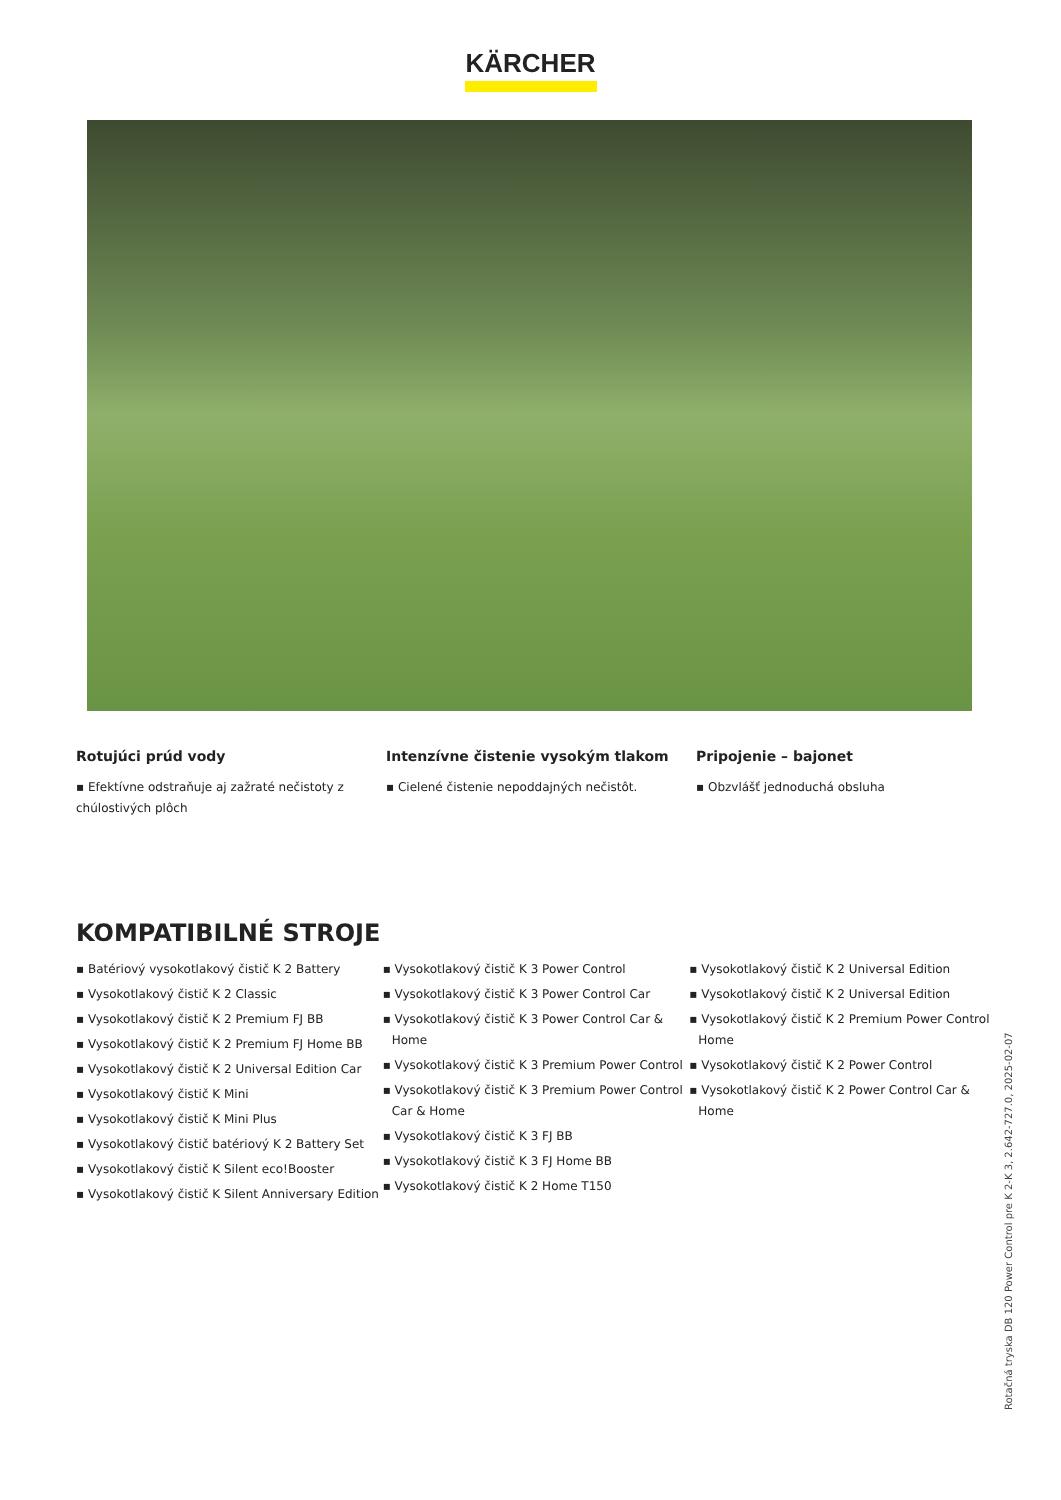KÄRCHER
Rotujúci prúd vody
▪ Efektívne odstraňuje aj zažraté nečistoty z chúlostivých plôch
Intenzívne čistenie vysokým tlakom
▪ Cielené čistenie nepoddajných nečistôt.
Pripojenie – bajonet
▪ Obzvlášť jednoduchá obsluha
KOMPATIBILNÉ STROJE
▪ Batériový vysokotlakový čistič K 2 Battery
▪ Vysokotlakový čistič K 2 Classic
▪ Vysokotlakový čistič K 2 Premium FJ BB
▪ Vysokotlakový čistič K 2 Premium FJ Home BB
▪ Vysokotlakový čistič K 2 Universal Edition Car
▪ Vysokotlakový čistič K Mini
▪ Vysokotlakový čistič K Mini Plus
▪ Vysokotlakový čistič batériový K 2 Battery Set
▪ Vysokotlakový čistič K Silent eco!Booster
▪ Vysokotlakový čistič K Silent Anniversary Edition
▪ Vysokotlakový čistič K 3 Power Control
▪ Vysokotlakový čistič K 3 Power Control Car
▪ Vysokotlakový čistič K 3 Power Control Car & Home
▪ Vysokotlakový čistič K 3 Premium Power Control
▪ Vysokotlakový čistič K 3 Premium Power Control Car & Home
▪ Vysokotlakový čistič K 3 FJ BB
▪ Vysokotlakový čistič K 3 FJ Home BB
▪ Vysokotlakový čistič K 2 Home T150
▪ Vysokotlakový čistič K 2 Universal Edition
▪ Vysokotlakový čistič K 2 Universal Edition
▪ Vysokotlakový čistič K 2 Premium Power Control Home
▪ Vysokotlakový čistič K 2 Power Control
▪ Vysokotlakový čistič K 2 Power Control Car & Home
Rotačná tryska DB 120 Power Control pre K 2-K 3, 2.642-727.0, 2025-02-07